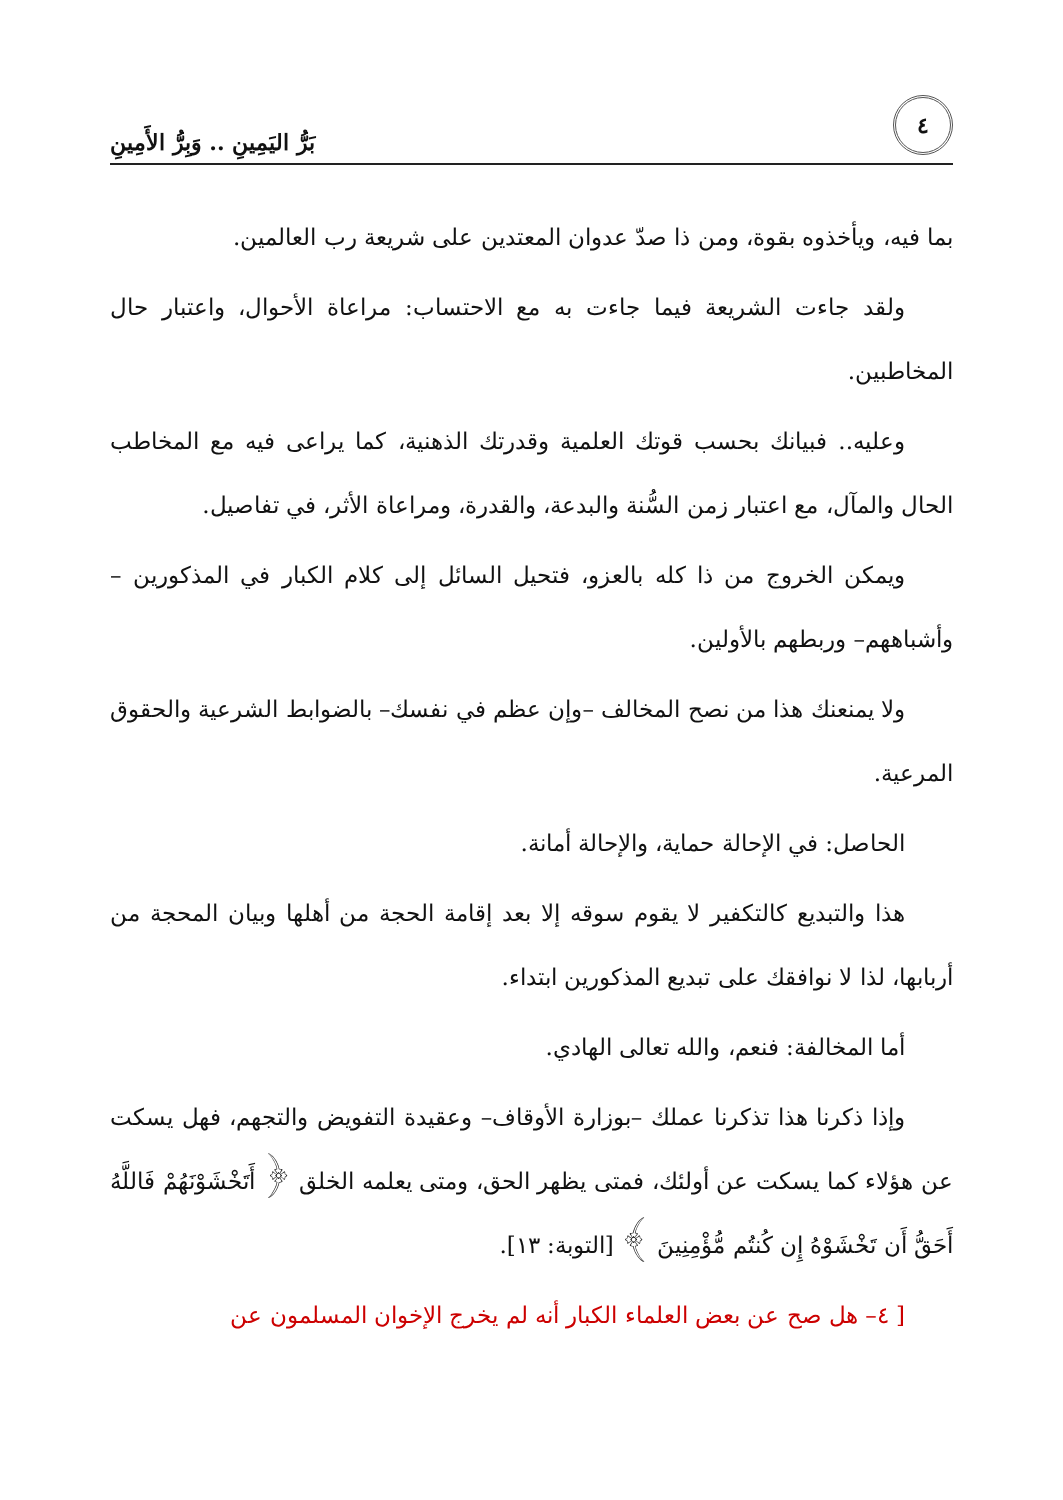٤
بَرُّ اليَمِينِ .. وَبِرُّ الأَمِينِ
بما فيه، ويأخذوه بقوة، ومن ذا صدّ عدوان المعتدين على شريعة رب العالمين.
ولقد جاءت الشريعة فيما جاءت به مع الاحتساب: مراعاة الأحوال، واعتبار حال المخاطبين.
وعليه.. فبيانك بحسب قوتك العلمية وقدرتك الذهنية، كما يراعى فيه مع المخاطب الحال والمآل، مع اعتبار زمن السُّنة والبدعة، والقدرة، ومراعاة الأثر، في تفاصيل.
ويمكن الخروج من ذا كله بالعزو، فتحيل السائل إلى كلام الكبار في المذكورين –وأشباههم– وربطهم بالأولين.
ولا يمنعنك هذا من نصح المخالف –وإن عظم في نفسك– بالضوابط الشرعية والحقوق المرعية.
الحاصل: في الإحالة حماية، والإحالة أمانة.
هذا والتبديع كالتكفير لا يقوم سوقه إلا بعد إقامة الحجة من أهلها وبيان المحجة من أربابها، لذا لا نوافقك على تبديع المذكورين ابتداء.
أما المخالفة: فنعم، والله تعالى الهادي.
وإذا ذكرنا هذا تذكرنا عملك –بوزارة الأوقاف– وعقيدة التفويض والتجهم، فهل يسكت عن هؤلاء كما يسكت عن أولئك، فمتى يظهر الحق، ومتى يعلمه الخلق ﴿ أَتَخْشَوْنَهُمْ فَاللَّهُ أَحَقُّ أَن تَخْشَوْهُ إِن كُنتُم مُّؤْمِنِينَ ﴾ [التوبة: ١٣].
[ ٤– هل صح عن بعض العلماء الكبار أنه لم يخرج الإخوان المسلمون عن